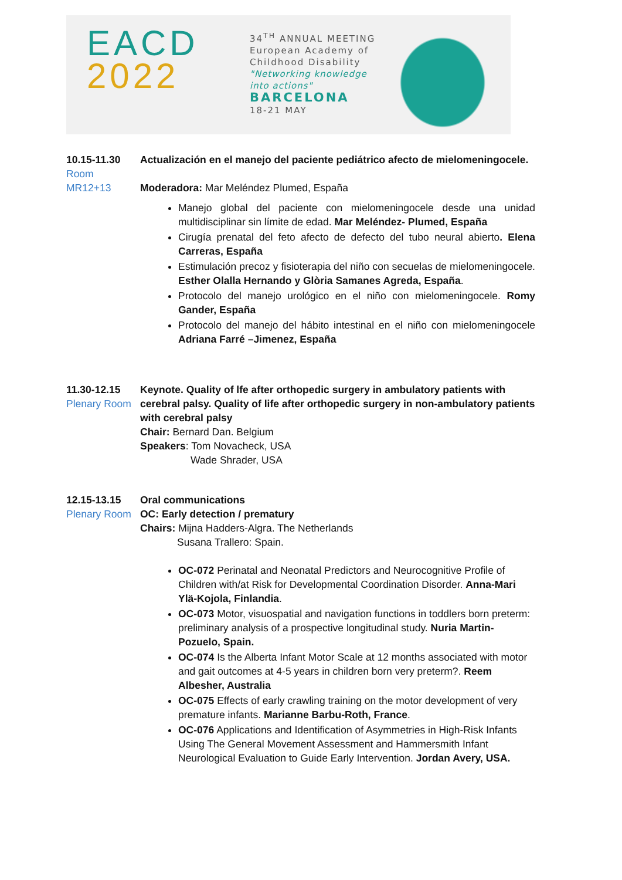EACD
2022
34<sup>TH</sup> ANNUAL MEETING
European Academy of Childhood Disability
"Networking knowledge into actions"
BARCELONA
18-21 MAY
10.15-11.30
Room MR12+13
Actualización en el manejo del paciente pediátrico afecto de mielomeningocele.
Moderadora: Mar Meléndez Plumed, España
Manejo global del paciente con mielomeningocele desde una unidad multidisciplinar sin límite de edad. Mar Meléndez- Plumed, España
Cirugía prenatal del feto afecto de defecto del tubo neural abierto. Elena Carreras, España
Estimulación precoz y fisioterapia del niño con secuelas de mielomeningocele. Esther Olalla Hernando y Glòria Samanes Agreda, España.
Protocolo del manejo urológico en el niño con mielomeningocele. Romy Gander, España
Protocolo del manejo del hábito intestinal en el niño con mielomeningocele Adriana Farré –Jimenez, España
11.30-12.15
Plenary Room
Keynote. Quality of lfe after orthopedic surgery in ambulatory patients with cerebral palsy. Quality of life after orthopedic surgery in non-ambulatory patients with cerebral palsy
Chair: Bernard Dan. Belgium
Speakers: Tom Novacheck, USA
Wade Shrader, USA
12.15-13.15
Plenary Room
Oral communications
OC: Early detection / prematury
Chairs: Mijna Hadders-Algra. The Netherlands
Susana Trallero: Spain.
OC-072 Perinatal and Neonatal Predictors and Neurocognitive Profile of Children with/at Risk for Developmental Coordination Disorder. Anna-Mari Ylä-Kojola, Finlandia.
OC-073 Motor, visuospatial and navigation functions in toddlers born preterm: preliminary analysis of a prospective longitudinal study. Nuria Martin-Pozuelo, Spain.
OC-074 Is the Alberta Infant Motor Scale at 12 months associated with motor and gait outcomes at 4-5 years in children born very preterm?. Reem Albesher, Australia
OC-075 Effects of early crawling training on the motor development of very premature infants. Marianne Barbu-Roth, France.
OC-076 Applications and Identification of Asymmetries in High-Risk Infants Using The General Movement Assessment and Hammersmith Infant Neurological Evaluation to Guide Early Intervention. Jordan Avery, USA.